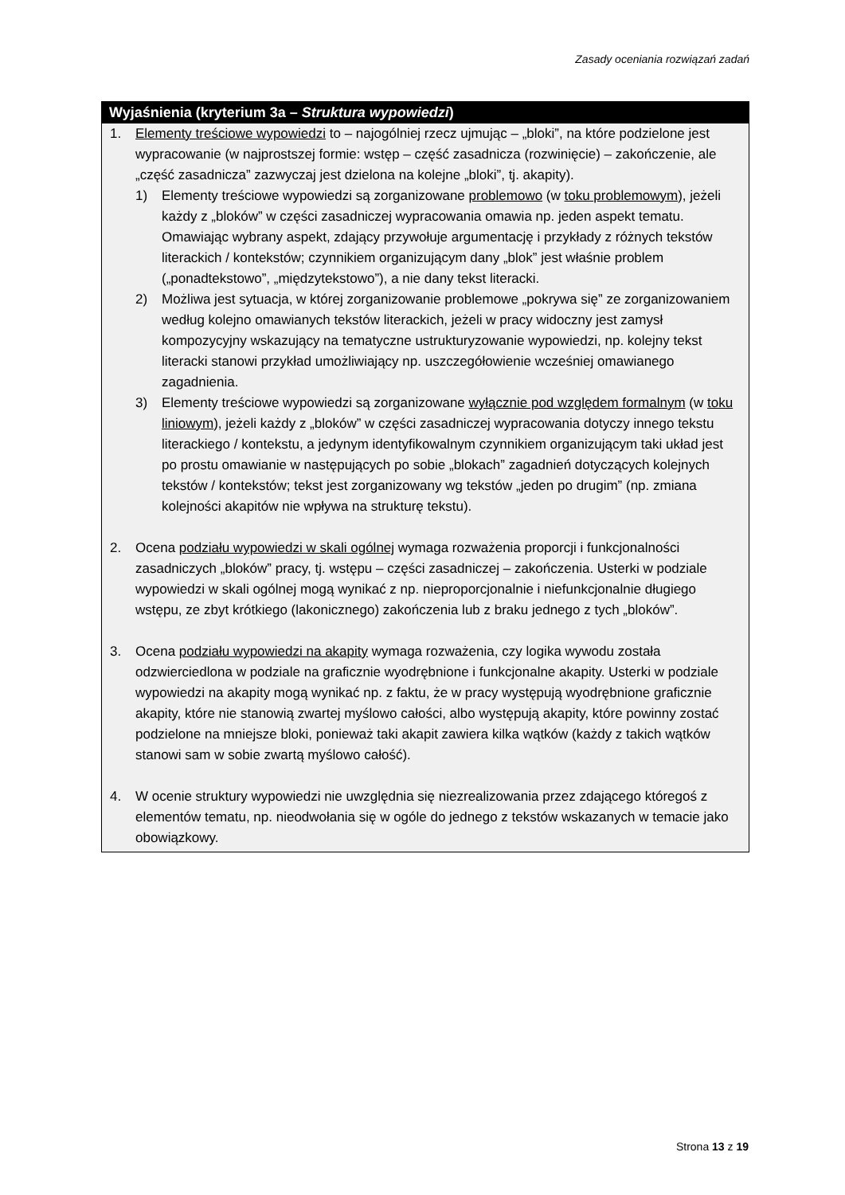Zasady oceniania rozwiązań zadań
Wyjaśnienia (kryterium 3a – Struktura wypowiedzi)
1. Elementy treściowe wypowiedzi to – najogólniej rzecz ujmując – „bloki”, na które podzielone jest wypracowanie (w najprostszej formie: wstęp – część zasadnicza (rozwinięcie) – zakończenie, ale „część zasadnicza” zazwyczaj jest dzielona na kolejne „bloki”, tj. akapity).
1) Elementy treściowe wypowiedzi są zorganizowane problemowo (w toku problemowym), jeżeli każdy z „bloków” w części zasadniczej wypracowania omawia np. jeden aspekt tematu. Omawiając wybrany aspekt, zdający przywołuje argumentację i przykłady z różnych tekstów literackich / kontekstów; czynnikiem organizującym dany „blok” jest właśnie problem („ponadtekstowo”, „międzytekstowo”), a nie dany tekst literacki.
2) Możliwa jest sytuacja, w której zorganizowanie problemowe „pokrywa się” ze zorganizowaniem według kolejno omawianych tekstów literackich, jeżeli w pracy widoczny jest zamysł kompozycyjny wskazujący na tematyczne ustrukturyzowanie wypowiedzi, np. kolejny tekst literacki stanowi przykład umożliwiający np. uszczegółowienie wcześniej omawianego zagadnienia.
3) Elementy treściowe wypowiedzi są zorganizowane wyłącznie pod względem formalnym (w toku liniowym), jeżeli każdy z „bloków” w części zasadniczej wypracowania dotyczy innego tekstu literackiego / kontekstu, a jedynym identyfikowalnym czynnikiem organizującym taki układ jest po prostu omawianie w następujących po sobie „blokach” zagadnień dotyczących kolejnych tekstów / kontekstów; tekst jest zorganizowany wg tekstów „jeden po drugim” (np. zmiana kolejności akapitów nie wpływa na strukturę tekstu).
2. Ocena podziału wypowiedzi w skali ogólnej wymaga rozważenia proporcji i funkcjonalności zasadniczych „bloków” pracy, tj. wstępu – części zasadniczej – zakończenia. Usterki w podziale wypowiedzi w skali ogólnej mogą wynikać z np. nieproporcjonalnie i niefunkcjonalnie długiego wstępu, ze zbyt krótkiego (lakonicznego) zakończenia lub z braku jednego z tych „bloków”.
3. Ocena podziału wypowiedzi na akapity wymaga rozważenia, czy logika wywodu została odzwierciedlona w podziale na graficznie wyodrębnione i funkcjonalne akapity. Usterki w podziale wypowiedzi na akapity mogą wynikać np. z faktu, że w pracy występują wyodrębnione graficznie akapity, które nie stanowią zwartej myślowo całości, albo występują akapity, które powinny zostać podzielone na mniejsze bloki, ponieważ taki akapit zawiera kilka wątków (każdy z takich wątków stanowi sam w sobie zwartą myślowo całość).
4. W ocenie struktury wypowiedzi nie uwzględnia się niezrealizowania przez zdającego któregoś z elementów tematu, np. nieodwołania się w ogóle do jednego z tekstów wskazanych w temacie jako obowiązkowy.
Strona 13 z 19